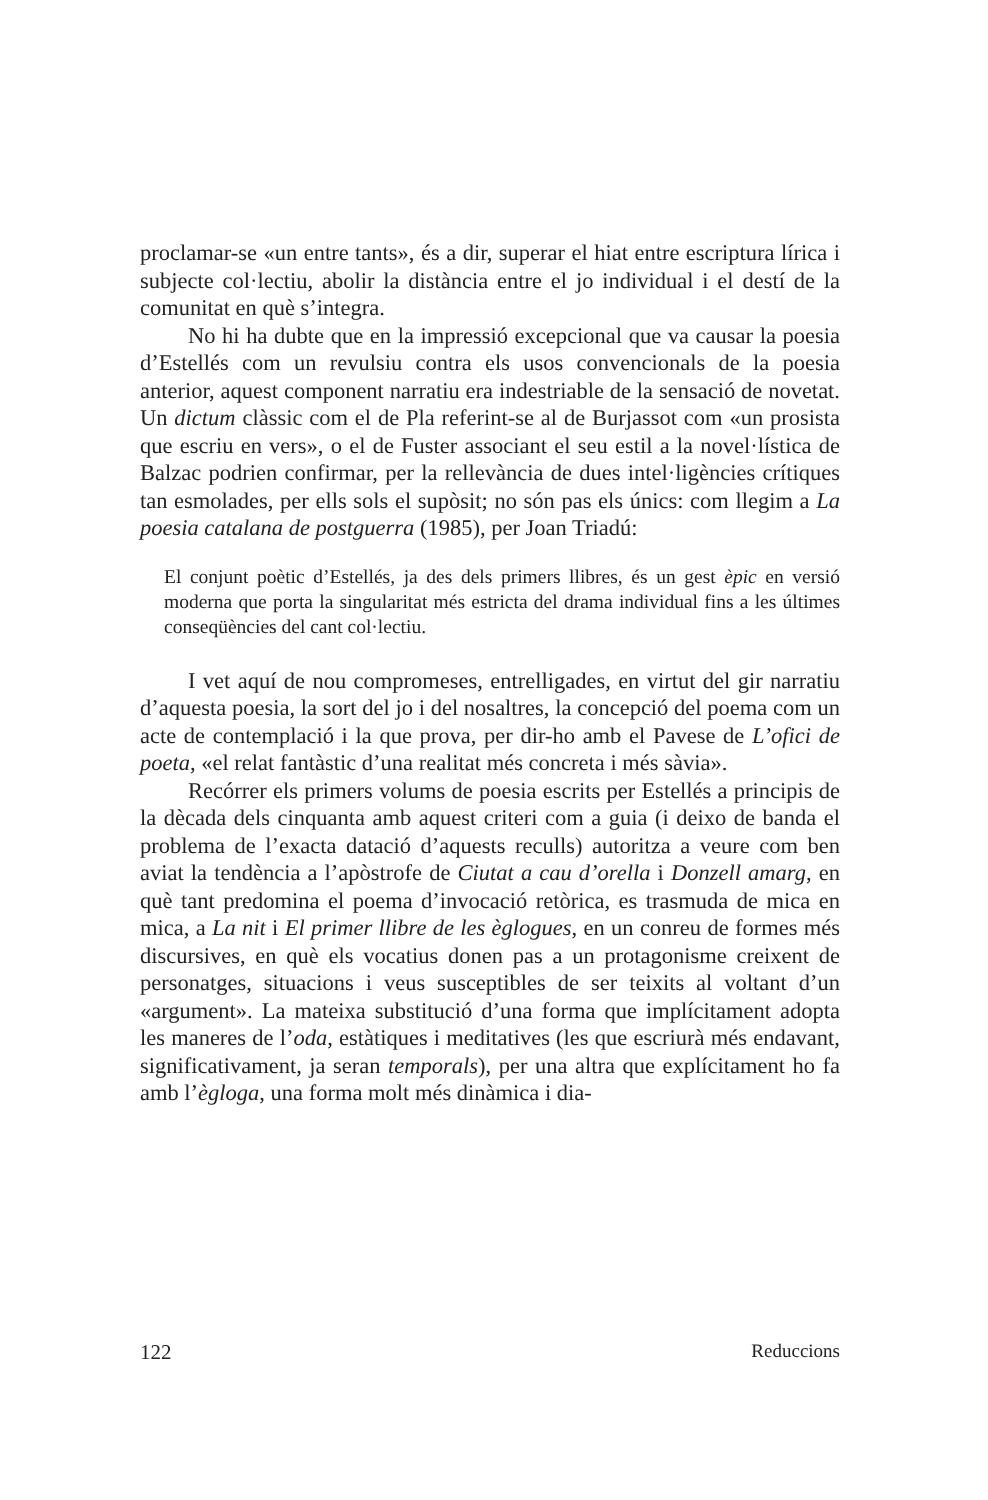proclamar-se «un entre tants», és a dir, superar el hiat entre escriptura lírica i subjecte col·lectiu, abolir la distància entre el jo individual i el destí de la comunitat en què s’integra.
No hi ha dubte que en la impressió excepcional que va causar la poesia d’Estellés com un revulsiu contra els usos convencionals de la poesia anterior, aquest component narratiu era indestriable de la sensació de novetat. Un dictum clàssic com el de Pla referint-se al de Burjassot com «un prosista que escriu en vers», o el de Fuster associant el seu estil a la novel·lística de Balzac podrien confirmar, per la rellevància de dues intel·ligències crítiques tan esmolades, per ells sols el supòsit; no són pas els únics: com llegim a La poesia catalana de postguerra (1985), per Joan Triadú:
El conjunt poètic d’Estellés, ja des dels primers llibres, és un gest èpic en versió moderna que porta la singularitat més estricta del drama individual fins a les últimes conseqüències del cant col·lectiu.
I vet aquí de nou compromeses, entrelligades, en virtut del gir narratiu d’aquesta poesia, la sort del jo i del nosaltres, la concepció del poema com un acte de contemplació i la que prova, per dir-ho amb el Pavese de L’ofici de poeta, «el relat fantàstic d’una realitat més concreta i més sàvia».
Recórrer els primers volums de poesia escrits per Estellés a principis de la dècada dels cinquanta amb aquest criteri com a guia (i deixo de banda el problema de l’exacta datació d’aquests reculls) autoritza a veure com ben aviat la tendència a l’apòstrofe de Ciutat a cau d’orella i Donzell amarg, en què tant predomina el poema d’invocació retòrica, es trasmuda de mica en mica, a La nit i El primer llibre de les èglogues, en un conreu de formes més discursives, en què els vocatius donen pas a un protagonisme creixent de personatges, situacions i veus susceptibles de ser teixits al voltant d’un «argument». La mateixa substitució d’una forma que implícitament adopta les maneres de l’oda, estàtiques i meditatives (les que escriurà més endavant, significativament, ja seran temporals), per una altra que explícitament ho fa amb l’ègloga, una forma molt més dinàmica i dia-
122 Reduccions